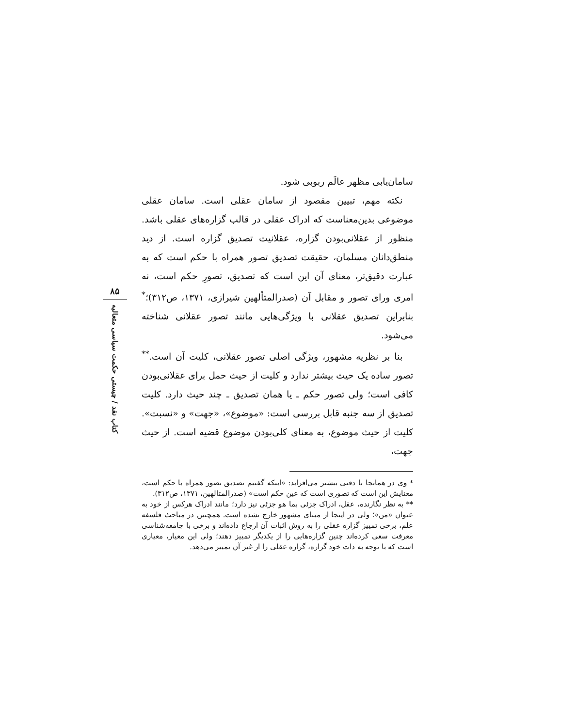۸۵
کتاب نقد / چیستی حکمت سیاسی متعالیه
سامان‌یابی مظهر عالَم ربوبی شود.
نکته مهم، تبیین مقصود از سامان عقلی است. سامان عقلی موضوعی بدین‌معناست که ادراک عقلی در قالب گزاره‌های عقلی باشد. منظور از عقلانی‌بودن گزاره، عقلانیت تصدیق گزاره است. از دید منطق‌دانان مسلمان، حقیقت تصدیق تصور همراه با حکم است که به عبارت دقیق‌تر، معنای آن این است که تصدیق، تصورِ حکم است، نه امری ورای تصور و مقابل آن (صدرالمتألهین شیرازی، ۱۳۷۱، ص۳۱۲)؛<sup>*</sup> بنابراین تصدیق عقلانی با ویژگی‌هایی مانند تصور عقلانی شناخته می‌شود.
بنا بر نظریه مشهور، ویژگی اصلی تصور عقلانی، کلیت آن است.<sup>**</sup> تصور ساده یک حیث بیشتر ندارد و کلیت از حیث حمل برای عقلانی‌بودن کافی است؛ ولی تصور حکم ـ یا همان تصدیق ـ چند حیث دارد. کلیت تصدیق از سه جنبه قابل بررسی است: «موضوع»، «جهت» و «نسبت». کلیت از حیث موضوع، به معنای کلی‌بودن موضوع قضیه است. از حیث جهت،
* وی در همانجا با دقتی بیشتر می‌افزاید: «اینکه گفتیم تصدیق تصور همراه با حکم است، معنایش این است که تصوری است که عین حکم است» (صدرالمتالهین، ۱۳۷۱، ص۳۱۲).
** به نظر نگارنده، عقل، ادراک جزئی بما هو جزئی نیز دارد؛ مانند ادراک هرکس از خود به عنوان «من»؛ ولی در اینجا از مبنای مشهور خارج نشده است. همچنین در مباحث فلسفه علم، برخی تمییز گزاره عقلی را به روش اثبات آن ارجاع داده‌اند و برخی با جامعه‌شناسی معرفت سعی کرده‌اند چنین گزاره‌هایی را از یکدیگر تمییز دهند؛ ولی این معیار، معیاری است که با توجه به ذات خود گزاره، گزاره عقلی را از غیر آن تمییز می‌دهد.